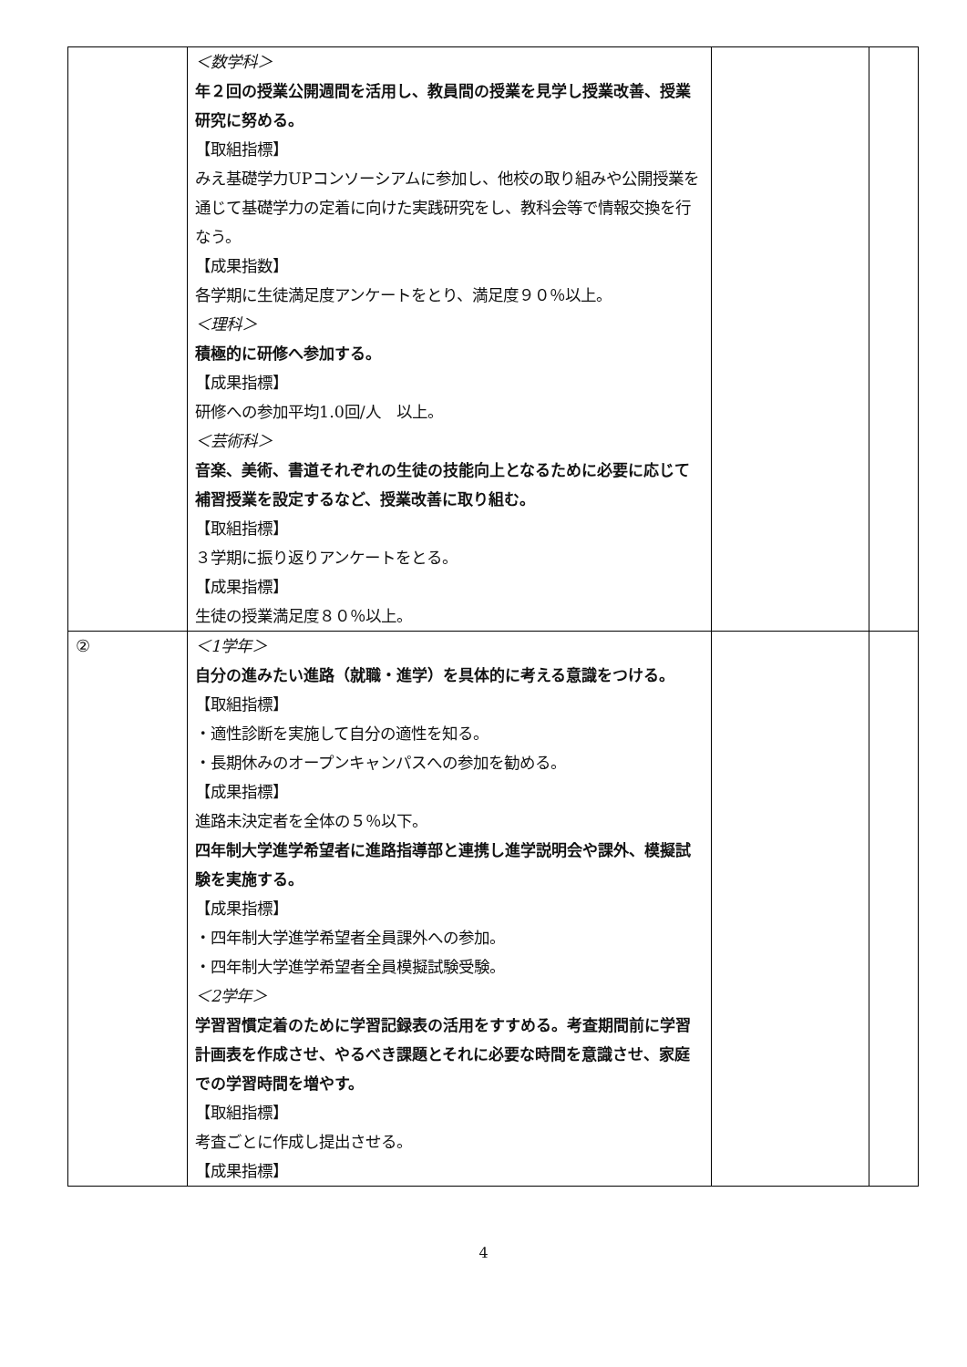| | ＜数学科＞ 年２回の授業公開週間を活用し、教員間の授業を見学し授業改善、授業研究に努める。 【取組指標】 みえ基礎学力UPコンソーシアムに参加し、他校の取り組みや公開授業を通じて基礎学力の定着に向けた実践研究をし、教科会等で情報交換を行なう。 【成果指数】 各学期に生徒満足度アンケートをとり、満足度９０％以上。 ＜理科＞ 積極的に研修へ参加する。 【成果指標】 研修への参加平均1.0回/人 以上。 ＜芸術科＞ 音楽、美術、書道それぞれの生徒の技能向上となるために必要に応じて補習授業を設定するなど、授業改善に取り組む。 【取組指標】 ３学期に振り返りアンケートをとる。 【成果指標】 生徒の授業満足度８０％以上。 | | |
| ② | ＜1学年＞ 自分の進みたい進路（就職・進学）を具体的に考える意識をつける。 【取組指標】 ・適性診断を実施して自分の適性を知る。 ・長期休みのオープンキャンパスへの参加を勧める。 【成果指標】 進路未決定者を全体の５％以下。 四年制大学進学希望者に進路指導部と連携し進学説明会や課外、模擬試験を実施する。 【成果指標】 ・四年制大学進学希望者全員課外への参加。 ・四年制大学進学希望者全員模擬試験受験。 ＜2学年＞ 学習習慣定着のために学習記録表の活用をすすめる。考査期間前に学習計画表を作成させ、やるべき課題とそれに必要な時間を意識させ、家庭での学習時間を増やす。 【取組指標】 考査ごとに作成し提出させる。 【成果指標】 | | |
4